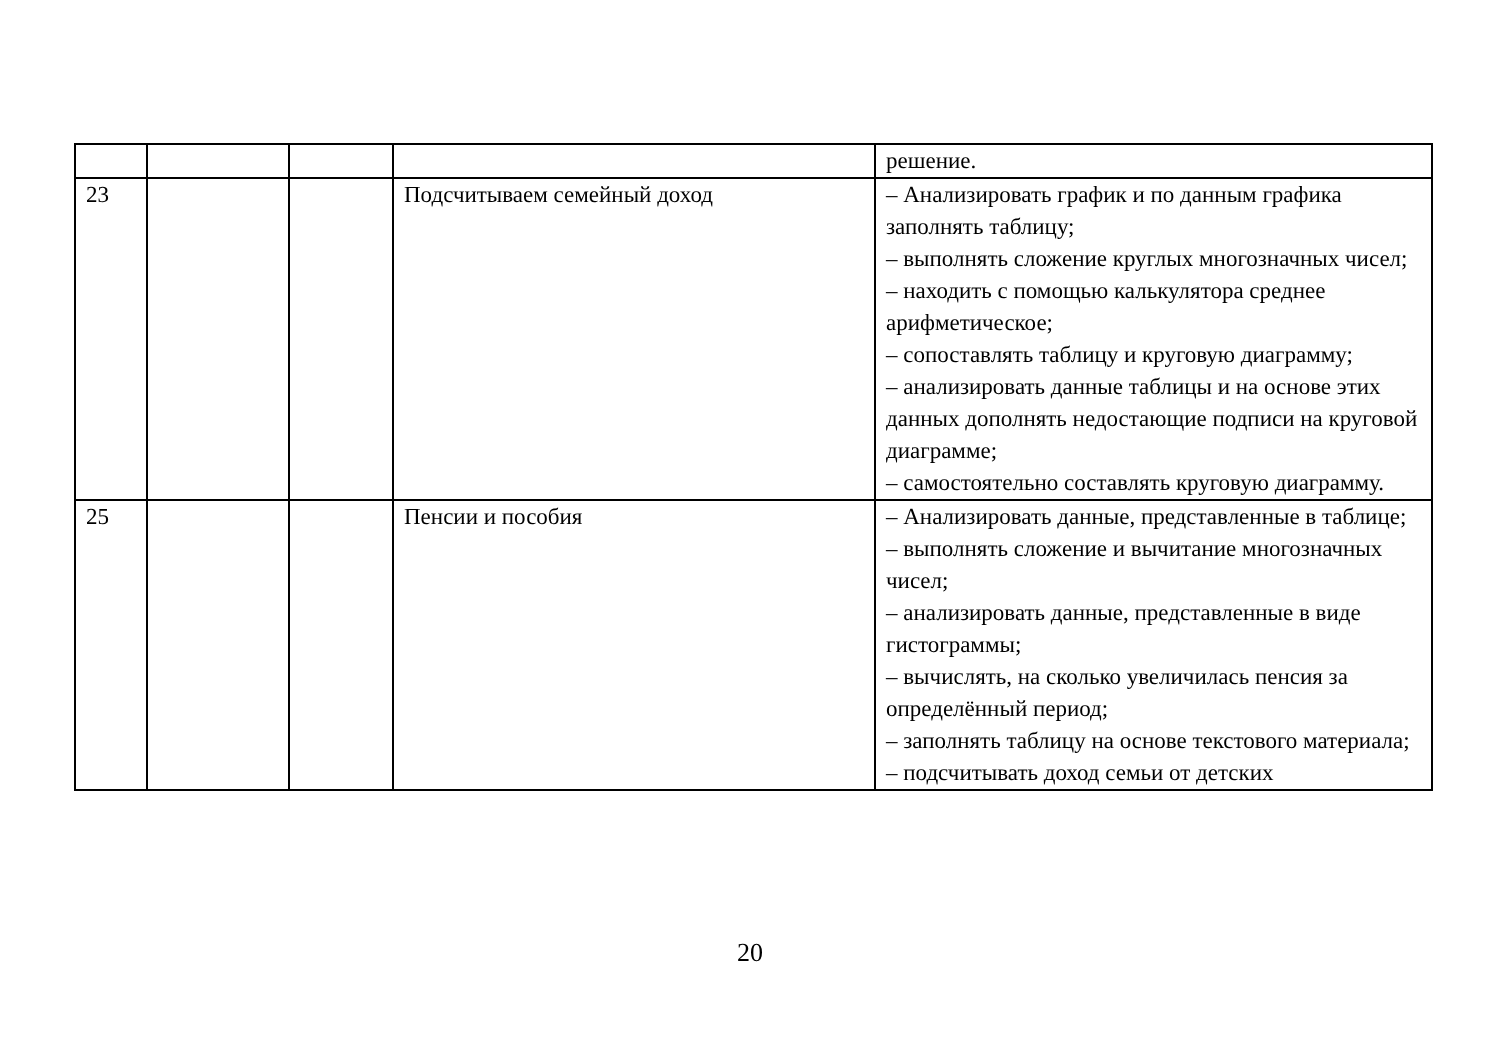| | | | | решение. |
| 23 | | | Подсчитываем семейный доход | – Анализировать график и по данным графика заполнять таблицу; – выполнять сложение круглых многозначных чисел; – находить с помощью калькулятора среднее арифметическое; – сопоставлять таблицу и круговую диаграмму; – анализировать данные таблицы и на основе этих данных дополнять недостающие подписи на круговой диаграмме; – самостоятельно составлять круговую диаграмму. |
| 25 | | | Пенсии и пособия | – Анализировать данные, представленные в таблице; – выполнять сложение и вычитание многозначных чисел; – анализировать данные, представленные в виде гистограммы; – вычислять, на сколько увеличилась пенсия за определённый период; – заполнять таблицу на основе текстового материала; – подсчитывать доход семьи от детских |
20